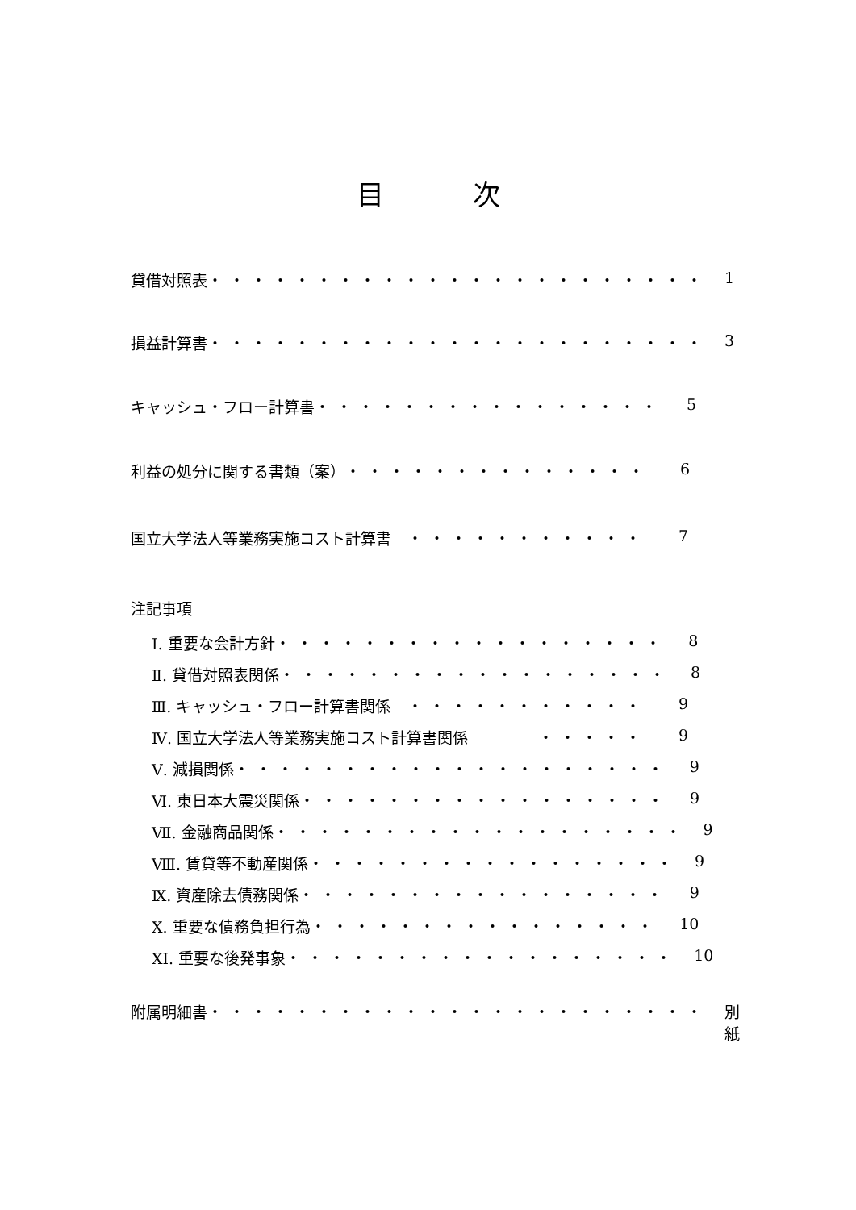目次
貸借対照表 ・・・・・・・・・・・・・・・・・・・・・・・ 1
損益計算書 ・・・・・・・・・・・・・・・・・・・・・・・ 3
キャッシュ・フロー計算書 ・・・・・・・・・・・・・・・・ 5
利益の処分に関する書類（案） ・・・・・・・・・・・・・・ 6
国立大学法人等業務実施コスト計算書 ・・・・・・・・・・・ 7
注記事項
Ⅰ. 重要な会計方針 ・・・・・・・・・・・・・・・・・・ 8
Ⅱ. 貸借対照表関係 ・・・・・・・・・・・・・・・・・・ 8
Ⅲ. キャッシュ・フロー計算書関係 ・・・・・・・・・・・ 9
Ⅳ. 国立大学法人等業務実施コスト計算書関係 ・・・・・ 9
Ⅴ. 減損関係 ・・・・・・・・・・・・・・・・・・・・ 9
Ⅵ. 東日本大震災関係 ・・・・・・・・・・・・・・・・・ 9
Ⅶ. 金融商品関係 ・・・・・・・・・・・・・・・・・・・ 9
Ⅷ. 賃貸等不動産関係 ・・・・・・・・・・・・・・・・・ 9
Ⅸ. 資産除去債務関係 ・・・・・・・・・・・・・・・・・ 9
Ⅹ. 重要な債務負担行為 ・・・・・・・・・・・・・・・・ 10
XI. 重要な後発事象 ・・・・・・・・・・・・・・・・・・ 10
附属明細書 ・・・・・・・・・・・・・・・・・・・・・・・ 別紙